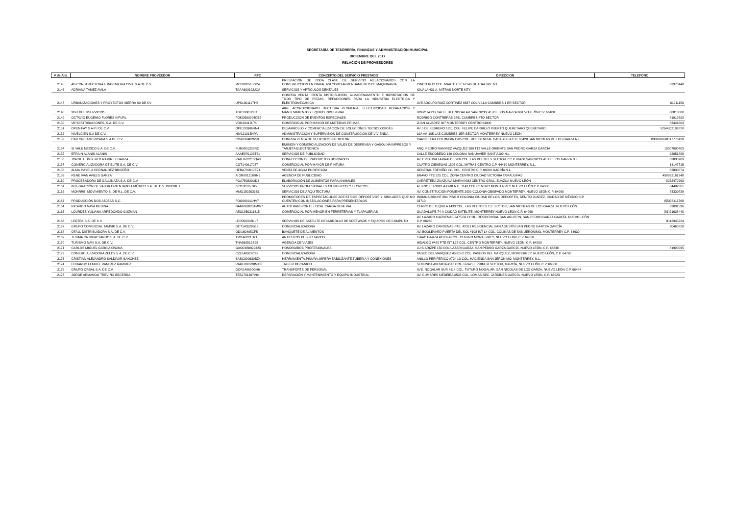SECRETARÍA DE TESORERÍA, FINANZAS Y ADMINISTRACIÓN MUNICIPAL
DICIEMBRE DEL 2017
RELACIÓN DE PROVEEDORES
| # de Alta | NOMBRE PROVEEDOR | RFC | CONCEPTO DEL SERVICIO PRESTADO | DIRECCION | TELEFONO |
| --- | --- | --- | --- | --- | --- |
| 2145 | 4G CONSTRUCTORA E INGENIERIA CIVIL S.A DE C.V. | MCG020515DY4 | PRESTACIÓN DE TODA CLASE DE SERVICIO RELACIONADOS CON LA CONSTRUCCION EN GNRAL ASI COMO ARRENDAMIENTO DE MAQUINARIA | CINCO #212 COL. MARTE C.P. 67140 GUADALUPE N.L. | 83373448 |
| 2146 | ADRIANA TAMEZ AVILA | TAAA600102JCA | SERVICIOS Y ARTICULOS DENTALES | IGUALA 431 A, MITRAS NORTE MTY | |
| 2147 | URBANIZACIONES Y PROYECTOS SIERRA SA DE CV | UPS130111TH5 | COMPRA VENTA, RENTA DISTRIBUCION, ALMACENAMIENTO E IMPORTACION DE TODO TIPO DE PIEZAS, REFACCIONES PARA LA INDUSTRIA ELECTRICA Y ELECTROMECANICA | AVE ADOLFO RUIZ CORTINEZ 6537 COL VILLA CUMBRES 1 ER SECTOR | 81911153 |
| 2148 | 3GH MULTISERVICIOS | TGH130612IK1 | AIRE ACONDICIONADO DUCTERIA PLOMERIA, ELECTRICIDAD REPARACIÓN Y MANTENIMIENTO Y EQUIPO INDUSTRIAL | BOGOTA 219 VALLE DEL NOGALAR SAN NICOLAS DE LOS GARZA NUEVO LEÓN C.P. 66480 | 88813800 |
| 2149 | OCTAVIO EUGENIO FLORES KIFURL | FOKO590904CE5 | PRODUCCION DE EVENTOS ESPECIALES | RODRIGO CONTRERAS 2861 CUMBRES 4TO SECTOR | 81919293 |
| 2150 | VIP DISTRIBUCIONES, S.A. DE C.V. | VDI120412L74 | COMERCIO AL POR MAYOR DE MATERIAS PRIMAS | JUAN ALVAREZ 307 MONTERREY CENTRO 64000 | 83441603 |
| 2151 | OPEN PAY S A P I DE C.V. | OPE130906HN4 | DESARROLLO Y COMERCIALIZACION DE SOLUCIONES TECNOLOGICAS | AV 5 DE FEBRERO 1351 COL. FELIPE CARRILLO PUERTO QUERETARO QUERETARO | 52(442)2103820 |
| 2152 | NIVELCIEN S.A DE C.V. | NIV121015NPA | ADMINISTRACION Y SUPERVISION DE CONSTRUCCION DE VIVIENDA | 10A AV. 105 LAS CUMBRES 1ER SECTOR MONTERREY NUEVO LEÓN | |
| 2153 | CAR ONE AMERICANA S.A DE C.V. | COA030402N59 | COMPRA VENTA DE VEHICULOS DE MOTOR | CARRETERA COLOMBIA 1205 COL. RESIDENCIAL CASABELLA C.P. 66428 SAN NICOLAS DE LOS GARZA N.L. | 89893800/8117770420 |
| 2154 | SI VALE MEXICO S.A. DE C.V. | PUN9801229RO | EMISION Y COMERCIALIZACION DE VALES DE DESPENSA Y GASOLINA IMPRESOS Y TARJETA ELECTRONICA | ARQ. PEDRO RAMIREZ VAZQUEZ 200 T12 VALLE ORIENTE SAN PEDRO GARZA GARCÍA | 18007000403 |
| 2155 | EFRAIN ALANIS ALANIS | AAAE870123T61 | SERVICIOS DE PUBLICIDAD | CALLE ESCOBEDO 120 COLONIA SAN JAVIER SANTIAGO N.L. | 22851888 |
| 2156 | JORGE HUMBERTO RAMIREZ GARZA | RAGJ681210Q48 | CONFECCION DE PRODUCTOS BORDADOS | AV. CRISTINA LARRALDE 906 COL. LAS PUENTES SECTOR 7 C.P. 66460 SAN NICOLAS DE LOS GARZA N.L. | 83830989 |
| 2157 | COMERCIALIZADORA GT ELITE S.A. DE C.V. | CGT140917J87 | COMERCIO AL POR MAYOR DE PINTURA | CUATRO CIENEGAS 1806 COL. MITRAS CENTRO C.P. 64460 MONTERREY, N.L. | 14147715 |
| 2158 | ALMA MAYELA HERNANDEZ BRISEÑO | HEBA780617F21 | VENTA DE AGUA PURIFICADA | GENERAL TREVIÑO 411 COL. CENTRO C.P. 66000 GARCÍA N.L. | 82830074 |
| 2159 | RENE IVAN AVILES GARZA | AIGR891216RN9 | AGENCIA DE PUBLICIDAD | BRAVO PTE 525 COL. ZONA CENTRO CIUDAD VICTORIA TAMAULIPAS | 458992161948 |
| 2160 | PROCESADORA DE GALLINAZA S.A. DE C.V. | PGA750820UD4 | ELABORACIÓN DE ALIMENTOS PARA ANIMALES | CARRETERA ZUAZUA A MARIN KM3 CENTRO GRAL. ZUAZUA NUEVO LEÓN | 8252470263 |
| 2161 | INTEGRACIÓN DE VALOR ORIENTADO A MÉXICO S.A. DE C.V. INVOMEX | IVO100127GI5 | SERVICIOS PROFESIONALES CIENTIFICOS Y TECNICOS | ALBINO ESPINOSA ORIENTE 1142 COL CENTRO MONTERREY NUEVO LEÓN C.P. 64000 | 84482061 |
| 2162 | MONRREI MOVIMIENTO S. DE R.L. DE C.V. | MMO1502033B1 | SERVICIOS DE ARQUITECTURA | AV. CONSTITUCIÓN PONIENTE 2000 COLONIA OBISPADO MONTERREY, NUEVO LEÓN C.P. 64060 | 83339838 |
| 2163 | PRODUCCIÓN DOS ABJEAS S.C. | PDO060911HV7 | PROMOTORES DE ESPECTACULOS ARTISTICOS DEPORTIVOS Y SIMILARES QUE NO CUENTEN CON INSTALACIONES PARA PRESENTARLOS | INDIANA 260 INT 804 PISO 8 COLONIA CIUDAD DE LOS DEPORTES, BENITO JUAREZ, CIUDAD DE MÉXICO C.P. 03710 | (55)56113768 |
| 2164 | RICARDO NAVA MEDINA | NAMR620201MW7 | AUTOTRANSPORTE LOCAL CARGA GENERAL | CERRO DE TEQUILA 1433 COL. LAS PUENTES 15° SECTOR, SAN NICOLAS DE LOS GARZA, NUEVO LEÓN | 83831596 |
| 2165 | LOURDES YULIANA ARREDONDO GUZMAN | AEGL850211415 | COMERCIO AL POR MENOR EN FERRETERIAS Y TLAPALERIAS | GUADALUPE 74-A CIUDAD SATELITE, MONTERREY NUEVO LEON C.P. 64960 | (81)21638440 |
| 2166 | LERTEK S.A. DE C.V. | LER050308NL7 | SERVICIOS DE SATELITE DESARROLLO DE SOFTWARE Y EQUIPOS DE COMPUTO | AV. LAZARO CARDENAS 2475 G12 COL. RESIDENCIAL SAN AGUSTIN, SAN PEDRO GARZA GARCÍA, NUEVO LEÓN C.P. 66260 | 8112345224 |
| 2167 | GRUPO COMERCIAL TAMSIK S.A. DE C.V. | GCT140529S19 | COMERCIALIZADORA | AV. LAZARO CARDENAS PTE. #2321 RESIDENCIAL SAN AGUSTÍN SAN PEDRO GARTZA GARCÍA | 20460828 |
| 2168 | OFALL DISTRIBUIDORA S.A. DE C.V. | ODI160405CF5 | BANQUETE DE ALIMENTOS | AV. BOULEVARD PUERTA DEL SOL #108 INT L4 COL. COLINAS DE SAN JERONIMO, MONTERREY C.P. 64630 | |
| 2169 | TU MARCA IMPACTANDO S.A. DE C.V. | TMI140221H21 | ARTICULOS PUBLICITARIOS | ISAAC GARZA #1129-A COL. CENTRO MONTERREY, NUEVO LEON, C.P. 64000 | |
| 2170 | TURISMO NAVI S.A. DE C.V. | TNA930512S95 | AGENCIA DE VIAJES | HIDALGO #480 PTE INT L27 COL. CENTRO MONTERREY, NUEVO LEÓN, C.P. 64000 | |
| 2171 | CARLOS MIGUEL GARCIA OSUNA | GAOC680929323 | HONORARIOS PROFESIONALES | LUIS ARIZPE 150 COL LAZARI GARZA, SAN PEDRO GARZA GARCÍA, NUEVO LEÓN, C.P. 66238 | 81920095 |
| 2172 | COMERCIALIZADORA ZELCY S.A. DE C.V. | CZE140923CF9 | COMERCIALIZADORA | PASEO DEL MARQUEZ #5805-2 COL. PASEOS DEL MARQUEZ, MONTERREY, NUEVO LEÓN, C.P. 64790 | |
| 2173 | CRISTIAN ALEJANDRO SALDIVAR SANCHEZ | SASC900630BZ4 | HERRAMIENTA,PINURA,IMPERMEABILIZANTE,TUBERIA Y CONEXIONES | ANILLO PERIFERICO #724 L3 COL. HACIENDA SAN JERONIMO, MONTERREY, N.L. | |
| 2174 | EDUARDO LEMUEL RAMIREZ RAMIREZ | RARE890928MX3 | TALLER MECANICO | SEGUNDA AVENIDA #116 COL. FRAYLE PRIMER SECTOR, GARCÍA, NUEVO LEÓN, C.P. 66000 | |
| 2175 | GRUPO ORSAL S.A. DE C.V. | GOR140630GH6 | TRANSPORTE DE PERSONAL | AVE. NOGALAR SUR #114 COL. FUTURO NOGALAR, SAN NICOLAS DE LOS GARZA, NUEVO LEÓN C.P. 66484 | |
| 2176 | JORGE ARMANDO TREVIÑO BECERRA | TEBJ781207V64 | REPARACIÓN Y MANTENIMIENTO Y EQUIPO INDUSTRIAL | AV. CUMBRES MEDEIRA #502 COL. LOMAS SEC. JARDINES GARCÍA, NUEVO LEÓN, C.P. 66023 | |